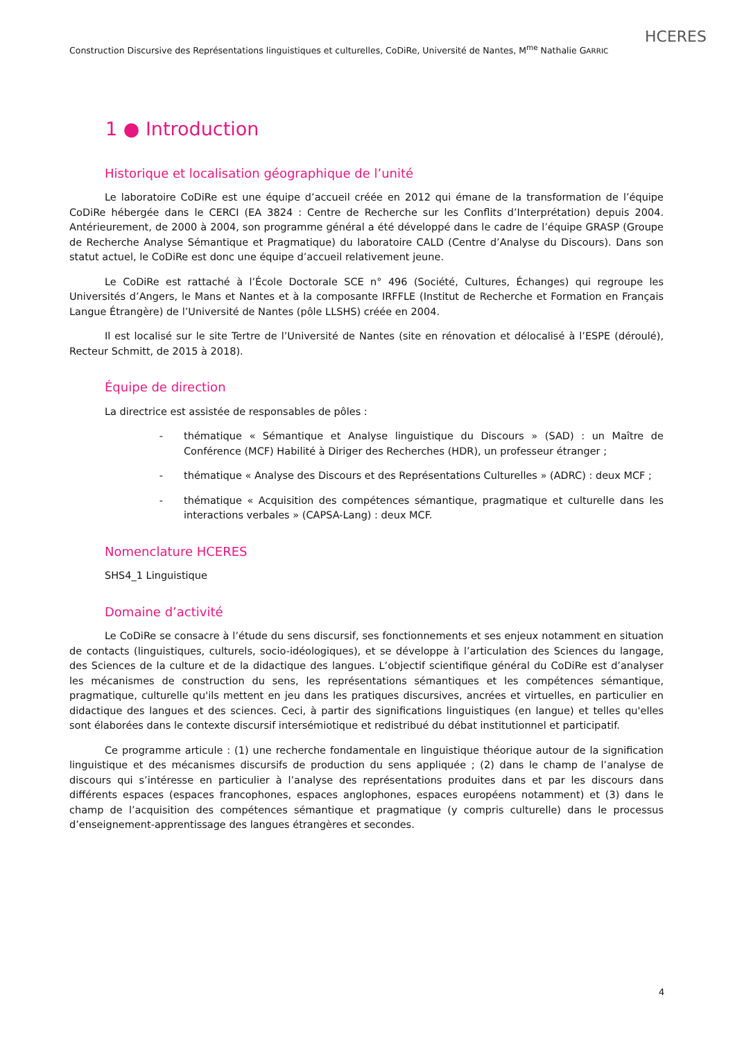HCERES
Construction Discursive des Représentations linguistiques et culturelles, CoDiRe, Université de Nantes, M<sup>me</sup> Nathalie GARRIC
1 ● Introduction
Historique et localisation géographique de l’unité
Le laboratoire CoDiRe est une équipe d’accueil créée en 2012 qui émane de la transformation de l’équipe CoDiRe hébergée dans le CERCI (EA 3824 : Centre de Recherche sur les Conflits d’Interprétation) depuis 2004. Antérieurement, de 2000 à 2004, son programme général a été développé dans le cadre de l’équipe GRASP (Groupe de Recherche Analyse Sémantique et Pragmatique) du laboratoire CALD (Centre d’Analyse du Discours). Dans son statut actuel, le CoDiRe est donc une équipe d’accueil relativement jeune.
Le CoDiRe est rattaché à l’École Doctorale SCE n° 496 (Société, Cultures, Échanges) qui regroupe les Universités d’Angers, le Mans et Nantes et à la composante IRFFLE (Institut de Recherche et Formation en Français Langue Étrangère) de l’Université de Nantes (pôle LLSHS) créée en 2004.
Il est localisé sur le site Tertre de l’Université de Nantes (site en rénovation et délocalisé à l’ESPE (déroulé), Recteur Schmitt, de 2015 à 2018).
Équipe de direction
La directrice est assistée de responsables de pôles :
- thématique « Sémantique et Analyse linguistique du Discours » (SAD) : un Maître de Conférence (MCF) Habilité à Diriger des Recherches (HDR), un professeur étranger ;
- thématique « Analyse des Discours et des Représentations Culturelles » (ADRC) : deux MCF ;
- thématique « Acquisition des compétences sémantique, pragmatique et culturelle dans les interactions verbales » (CAPSA-Lang) : deux MCF.
Nomenclature HCERES
SHS4_1 Linguistique
Domaine d’activité
Le CoDiRe se consacre à l’étude du sens discursif, ses fonctionnements et ses enjeux notamment en situation de contacts (linguistiques, culturels, socio-idéologiques), et se développe à l’articulation des Sciences du langage, des Sciences de la culture et de la didactique des langues. L’objectif scientifique général du CoDiRe est d’analyser les mécanismes de construction du sens, les représentations sémantiques et les compétences sémantique, pragmatique, culturelle qu'ils mettent en jeu dans les pratiques discursives, ancrées et virtuelles, en particulier en didactique des langues et des sciences. Ceci, à partir des significations linguistiques (en langue) et telles qu'elles sont élaborées dans le contexte discursif intersémiotique et redistribué du débat institutionnel et participatif.
Ce programme articule : (1) une recherche fondamentale en linguistique théorique autour de la signification linguistique et des mécanismes discursifs de production du sens appliquée ; (2) dans le champ de l’analyse de discours qui s’intéresse en particulier à l’analyse des représentations produites dans et par les discours dans différents espaces (espaces francophones, espaces anglophones, espaces européens notamment) et (3) dans le champ de l’acquisition des compétences sémantique et pragmatique (y compris culturelle) dans le processus d’enseignement-apprentissage des langues étrangères et secondes.
4